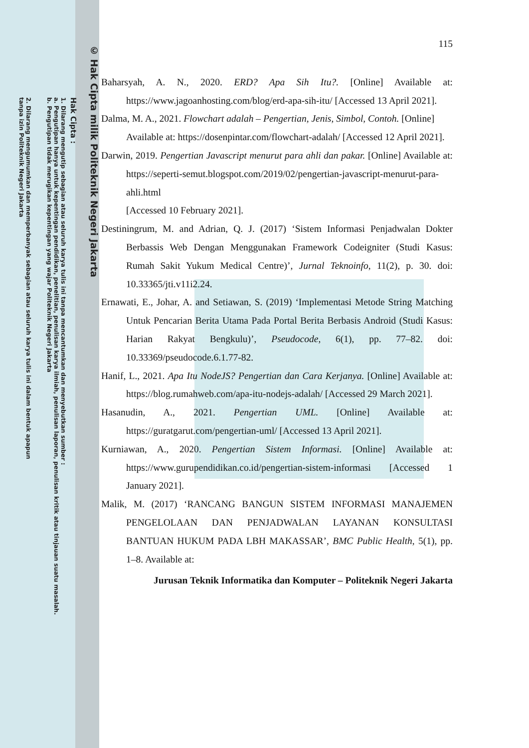© Hak Cipta milik Politeknik Negeri Jakarta
Hak Cipta :
1. Dilarang mengutip sebagian atau seluruh karya tulis ini tanpa mencantumkan dan menyebutkan sumber :
a. Pengutipan hanya untuk kepentingan pendidikan, penelitian, penulisan karya ilmiah, penulisan laporan, penulisan kritik atau tinjauan suatu masalah.
b. Pengutipan tidak merugikan kepentingan yang wajar Politeknik Negeri Jakarta
2. Dilarang mengumumkan dan memperbanyak sebagian atau seluruh karya tulis ini dalam bentuk apapun
tanpa izin Politeknik Negeri Jakarta
115
Baharsyah, A. N., 2020. ERD? Apa Sih Itu?. [Online] Available at: https://www.jagoanhosting.com/blog/erd-apa-sih-itu/ [Accessed 13 April 2021].
Dalma, M. A., 2021. Flowchart adalah – Pengertian, Jenis, Simbol, Contoh. [Online]
Available at: https://dosenpintar.com/flowchart-adalah/ [Accessed 12 April 2021].
Darwin, 2019. Pengertian Javascript menurut para ahli dan pakar. [Online] Available at: https://seperti-semut.blogspot.com/2019/02/pengertian-javascript-menurut-para-ahli.html
[Accessed 10 February 2021].
Destiningrum, M. and Adrian, Q. J. (2017) ‘Sistem Informasi Penjadwalan Dokter Berbassis Web Dengan Menggunakan Framework Codeigniter (Studi Kasus: Rumah Sakit Yukum Medical Centre)’, Jurnal Teknoinfo, 11(2), p. 30. doi: 10.33365/jti.v11i2.24.
Ernawati, E., Johar, A. and Setiawan, S. (2019) ‘Implementasi Metode String Matching Untuk Pencarian Berita Utama Pada Portal Berita Berbasis Android (Studi Kasus: Harian Rakyat Bengkulu)’, Pseudocode, 6(1), pp. 77–82. doi: 10.33369/pseudocode.6.1.77-82.
Hanif, L., 2021. Apa Itu NodeJS? Pengertian dan Cara Kerjanya. [Online] Available at: https://blog.rumahweb.com/apa-itu-nodejs-adalah/ [Accessed 29 March 2021].
Hasanudin, A., 2021. Pengertian UML. [Online] Available at: https://guratgarut.com/pengertian-uml/ [Accessed 13 April 2021].
Kurniawan, A., 2020. Pengertian Sistem Informasi. [Online] Available at: https://www.gurupendidikan.co.id/pengertian-sistem-informasi [Accessed 1 January 2021].
Malik, M. (2017) ‘RANCANG BANGUN SISTEM INFORMASI MANAJEMEN PENGELOLAAN DAN PENJADWALAN LAYANAN KONSULTASI BANTUAN HUKUM PADA LBH MAKASSAR’, BMC Public Health, 5(1), pp. 1–8. Available at:
Jurusan Teknik Informatika dan Komputer – Politeknik Negeri Jakarta